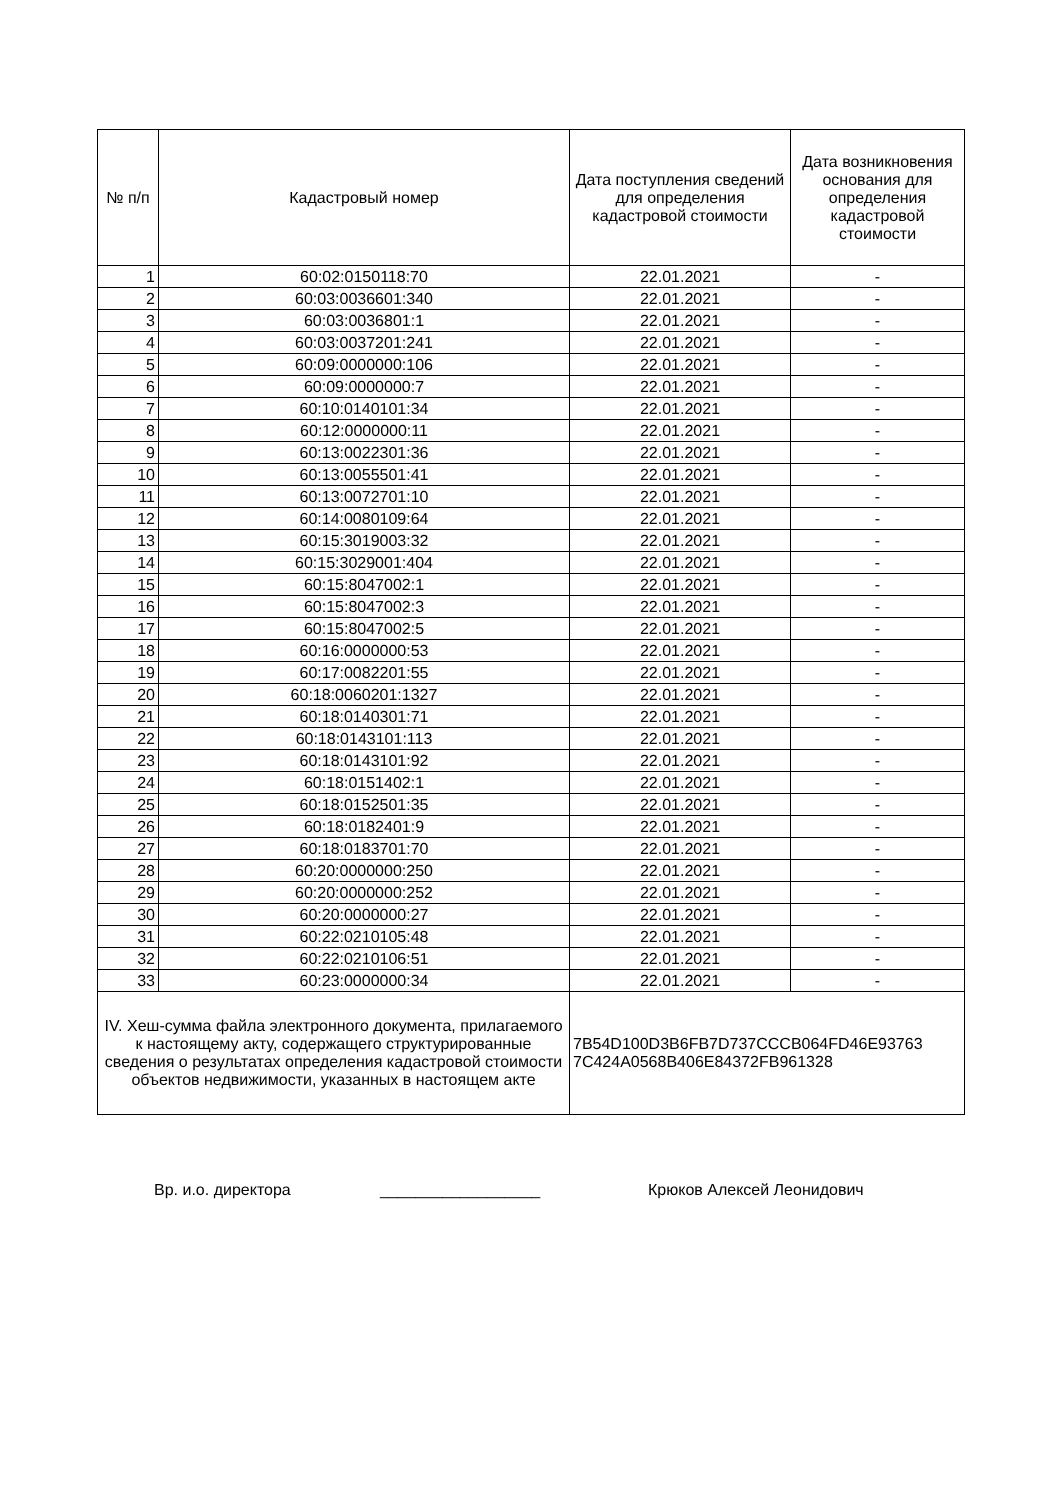| № п/п | Кадастровый номер | Дата поступления сведений для определения кадастровой стоимости | Дата возникновения основания для определения кадастровой стоимости |
| --- | --- | --- | --- |
| 1 | 60:02:0150118:70 | 22.01.2021 | - |
| 2 | 60:03:0036601:340 | 22.01.2021 | - |
| 3 | 60:03:0036801:1 | 22.01.2021 | - |
| 4 | 60:03:0037201:241 | 22.01.2021 | - |
| 5 | 60:09:0000000:106 | 22.01.2021 | - |
| 6 | 60:09:0000000:7 | 22.01.2021 | - |
| 7 | 60:10:0140101:34 | 22.01.2021 | - |
| 8 | 60:12:0000000:11 | 22.01.2021 | - |
| 9 | 60:13:0022301:36 | 22.01.2021 | - |
| 10 | 60:13:0055501:41 | 22.01.2021 | - |
| 11 | 60:13:0072701:10 | 22.01.2021 | - |
| 12 | 60:14:0080109:64 | 22.01.2021 | - |
| 13 | 60:15:3019003:32 | 22.01.2021 | - |
| 14 | 60:15:3029001:404 | 22.01.2021 | - |
| 15 | 60:15:8047002:1 | 22.01.2021 | - |
| 16 | 60:15:8047002:3 | 22.01.2021 | - |
| 17 | 60:15:8047002:5 | 22.01.2021 | - |
| 18 | 60:16:0000000:53 | 22.01.2021 | - |
| 19 | 60:17:0082201:55 | 22.01.2021 | - |
| 20 | 60:18:0060201:1327 | 22.01.2021 | - |
| 21 | 60:18:0140301:71 | 22.01.2021 | - |
| 22 | 60:18:0143101:113 | 22.01.2021 | - |
| 23 | 60:18:0143101:92 | 22.01.2021 | - |
| 24 | 60:18:0151402:1 | 22.01.2021 | - |
| 25 | 60:18:0152501:35 | 22.01.2021 | - |
| 26 | 60:18:0182401:9 | 22.01.2021 | - |
| 27 | 60:18:0183701:70 | 22.01.2021 | - |
| 28 | 60:20:0000000:250 | 22.01.2021 | - |
| 29 | 60:20:0000000:252 | 22.01.2021 | - |
| 30 | 60:20:0000000:27 | 22.01.2021 | - |
| 31 | 60:22:0210105:48 | 22.01.2021 | - |
| 32 | 60:22:0210106:51 | 22.01.2021 | - |
| 33 | 60:23:0000000:34 | 22.01.2021 | - |
| IV. Хеш-сумма файла электронного документа, прилагаемого к настоящему акту, содержащего структурированные сведения о результатах определения кадастровой стоимости объектов недвижимости, указанных в настоящем акте | | 7B54D100D3B6FB7D737CCCB064FD46E93763 7C424A0568B406E84372FB961328 | |
Вр. и.о. директора __________________ Крюков Алексей Леонидович